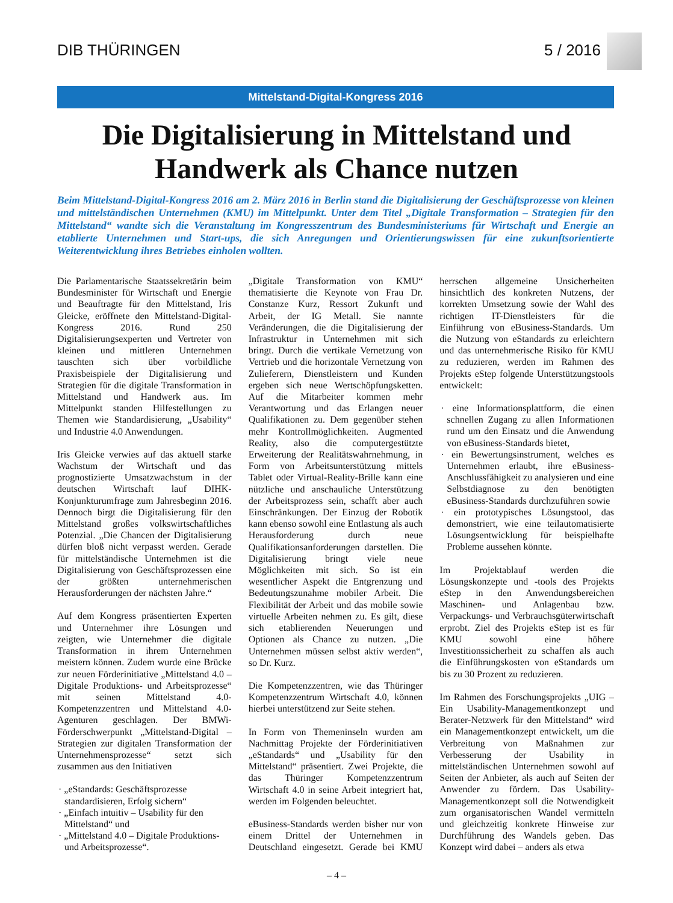DIB THÜRINGEN 5 / 2016
Mittelstand-Digital-Kongress 2016
Die Digitalisierung in Mittelstand und Handwerk als Chance nutzen
Beim Mittelstand-Digital-Kongress 2016 am 2. März 2016 in Berlin stand die Digitalisierung der Geschäftsprozesse von kleinen und mittelständischen Unternehmen (KMU) im Mittelpunkt. Unter dem Titel „Digitale Transformation – Strategien für den Mittelstand“ wandte sich die Veranstaltung im Kongresszentrum des Bundesministeriums für Wirtschaft und Energie an etablierte Unternehmen und Start-ups, die sich Anregungen und Orientierungswissen für eine zukunftsorientierte Weiterentwicklung ihres Betriebes einholen wollten.
Die Parlamentarische Staatssekretärin beim Bundesminister für Wirtschaft und Energie und Beauftragte für den Mittelstand, Iris Gleicke, eröffnete den Mittelstand-Digital-Kongress 2016. Rund 250 Digitalisierungsexperten und Vertreter von kleinen und mittleren Unternehmen tauschten sich über vorbildliche Praxisbeispiele der Digitalisierung und Strategien für die digitale Transformation in Mittelstand und Handwerk aus. Im Mittelpunkt standen Hilfestellungen zu Themen wie Standardisierung, „Usability“ und Industrie 4.0 Anwendungen.
Iris Gleicke verwies auf das aktuell starke Wachstum der Wirtschaft und das prognostizierte Umsatzwachstum in der deutschen Wirtschaft lauf DIHK-Konjunkturumfrage zum Jahresbeginn 2016. Dennoch birgt die Digitalisierung für den Mittelstand großes volkswirtschaftliches Potenzial. „Die Chancen der Digitalisierung dürfen bloß nicht verpasst werden. Gerade für mittelständische Unternehmen ist die Digitalisierung von Geschäftsprozessen eine der größten unternehmerischen Herausforderungen der nächsten Jahre.“
Auf dem Kongress präsentierten Experten und Unternehmer ihre Lösungen und zeigten, wie Unternehmer die digitale Transformation in ihrem Unternehmen meistern können. Zudem wurde eine Brücke zur neuen Förderinitiative „Mittelstand 4.0 – Digitale Produktions- und Arbeitsprozesse“ mit seinen Mittelstand 4.0-Kompetenzzentren und Mittelstand 4.0-Agenturen geschlagen. Der BMWi-Förderschwerpunkt „Mittelstand-Digital – Strategien zur digitalen Transformation der Unternehmensprozesse“ setzt sich zusammen aus den Initiativen
· „eStandards: Geschäftsprozesse standardisieren, Erfolg sichern“
· „Einfach intuitiv – Usability für den Mittelstand“ und
· „Mittelstand 4.0 – Digitale Produktions- und Arbeitsprozesse“.
„Digitale Transformation von KMU“ thematisierte die Keynote von Frau Dr. Constanze Kurz, Ressort Zukunft und Arbeit, der IG Metall. Sie nannte Veränderungen, die die Digitalisierung der Infrastruktur in Unternehmen mit sich bringt. Durch die vertikale Vernetzung von Vertrieb und die horizontale Vernetzung von Zulieferern, Dienstleistern und Kunden ergeben sich neue Wertschöpfungsketten. Auf die Mitarbeiter kommen mehr Verantwortung und das Erlangen neuer Qualifikationen zu. Dem gegenüber stehen mehr Kontrollmöglichkeiten. Augmented Reality, also die computergestützte Erweiterung der Realitätswahrnehmung, in Form von Arbeitsunterstützung mittels Tablet oder Virtual-Reality-Brille kann eine nützliche und anschauliche Unterstützung der Arbeitsprozess sein, schafft aber auch Einschränkungen. Der Einzug der Robotik kann ebenso sowohl eine Entlastung als auch Herausforderung durch neue Qualifikationsanforderungen darstellen. Die Digitalisierung bringt viele neue Möglichkeiten mit sich. So ist ein wesentlicher Aspekt die Entgrenzung und Bedeutungszunahme mobiler Arbeit. Die Flexibilität der Arbeit und das mobile sowie virtuelle Arbeiten nehmen zu. Es gilt, diese sich etablierenden Neuerungen und Optionen als Chance zu nutzen. „Die Unternehmen müssen selbst aktiv werden“, so Dr. Kurz.
Die Kompetenzzentren, wie das Thüringer Kompetenzzentrum Wirtschaft 4.0, können hierbei unterstützend zur Seite stehen.
In Form von Themeninseln wurden am Nachmittag Projekte der Förderinitiativen „eStandards“ und „Usability für den Mittelstand“ präsentiert. Zwei Projekte, die das Thüringer Kompetenzzentrum Wirtschaft 4.0 in seine Arbeit integriert hat, werden im Folgenden beleuchtet.
eBusiness-Standards werden bisher nur von einem Drittel der Unternehmen in Deutschland eingesetzt. Gerade bei KMU herrschen allgemeine Unsicherheiten hinsichtlich des konkreten Nutzens, der korrekten Umsetzung sowie der Wahl des richtigen IT-Dienstleisters für die Einführung von eBusiness-Standards. Um die Nutzung von eStandards zu erleichtern und das unternehmerische Risiko für KMU zu reduzieren, werden im Rahmen des Projekts eStep folgende Unterstützungstools entwickelt:
· eine Informationsplattform, die einen schnellen Zugang zu allen Informationen rund um den Einsatz und die Anwendung von eBusiness-Standards bietet,
· ein Bewertungsinstrument, welches es Unternehmen erlaubt, ihre eBusiness-Anschlussfähigkeit zu analysieren und eine Selbstdiagnose zu den benötigten eBusiness-Standards durchzuführen sowie
· ein prototypisches Lösungstool, das demonstriert, wie eine teilautomatisierte Lösungsentwicklung für beispielhafte Probleme aussehen könnte.
Im Projektablauf werden die Lösungskonzepte und -tools des Projekts eStep in den Anwendungsbereichen Maschinen- und Anlagenbau bzw. Verpackungs- und Verbrauchsgüterwirtschaft erprobt. Ziel des Projekts eStep ist es für KMU sowohl eine höhere Investitionssicherheit zu schaffen als auch die Einführungskosten von eStandards um bis zu 30 Prozent zu reduzieren.
Im Rahmen des Forschungsprojekts „UIG – Ein Usability-Managementkonzept und Berater-Netzwerk für den Mittelstand“ wird ein Managementkonzept entwickelt, um die Verbreitung von Maßnahmen zur Verbesserung der Usability in mittelständischen Unternehmen sowohl auf Seiten der Anbieter, als auch auf Seiten der Anwender zu fördern. Das Usability-Managementkonzept soll die Notwendigkeit zum organisatorischen Wandel vermitteln und gleichzeitig konkrete Hinweise zur Durchführung des Wandels geben. Das Konzept wird dabei – anders als etwa
– 4 –